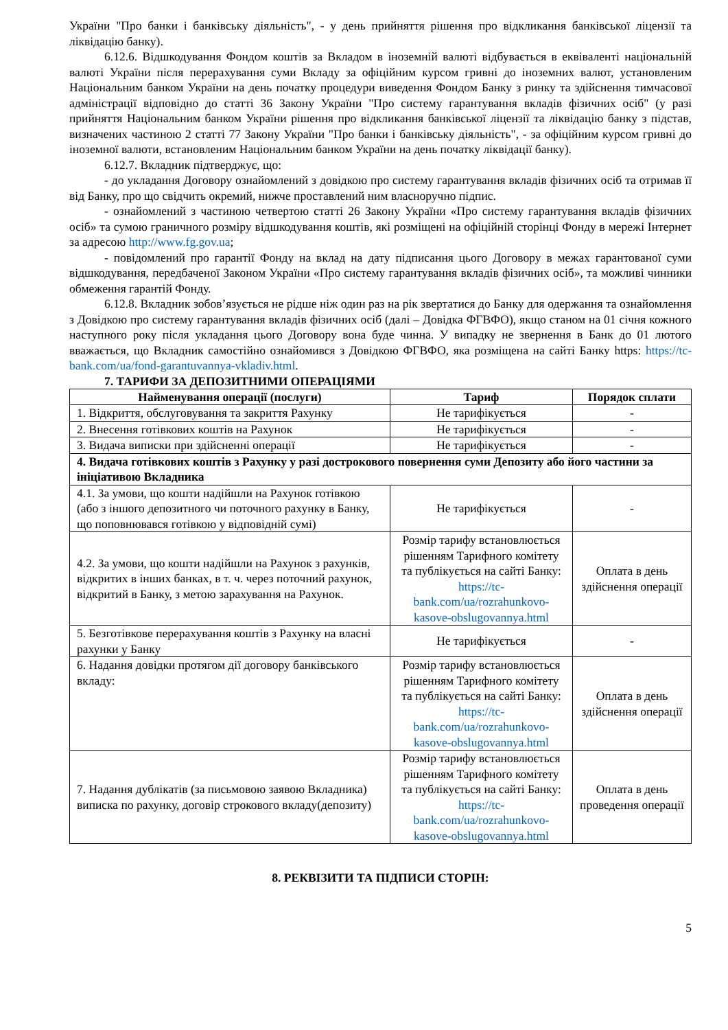України "Про банки і банківську діяльність", - у день прийняття рішення про відкликання банківської ліцензії та ліквідацію банку).
6.12.6. Відшкодування Фондом коштів за Вкладом в іноземній валюті відбувається в еквіваленті національній валюті України після перерахування суми Вкладу за офіційним курсом гривні до іноземних валют, установленим Національним банком України на день початку процедури виведення Фондом Банку з ринку та здійснення тимчасової адміністрації відповідно до статті 36 Закону України "Про систему гарантування вкладів фізичних осіб" (у разі прийняття Національним банком України рішення про відкликання банківської ліцензії та ліквідацію банку з підстав, визначених частиною 2 статті 77 Закону України "Про банки і банківську діяльність", - за офіційним курсом гривні до іноземної валюти, встановленим Національним банком України на день початку ліквідації банку).
6.12.7. Вкладник підтверджує, що:
- до укладання Договору ознайомлений з довідкою про систему гарантування вкладів фізичних осіб та отримав її від Банку, про що свідчить окремий, нижче проставлений ним власноручно підпис.
- ознайомлений з частиною четвертою статті 26 Закону України «Про систему гарантування вкладів фізичних осіб» та сумою граничного розміру відшкодування коштів, які розміщені на офіційній сторінці Фонду в мережі Інтернет за адресою http://www.fg.gov.ua;
- повідомлений про гарантії Фонду на вклад на дату підписання цього Договору в межах гарантованої суми відшкодування, передбаченої Законом України «Про систему гарантування вкладів фізичних осіб», та можливі чинники обмеження гарантій Фонду.
6.12.8. Вкладник зобов’язується не рідше ніж один раз на рік звертатися до Банку для одержання та ознайомлення з Довідкою про систему гарантування вкладів фізичних осіб (далі – Довідка ФГВФО), якщо станом на 01 січня кожного наступного року після укладання цього Договору вона буде чинна. У випадку не звернення в Банк до 01 лютого вважається, що Вкладник самостійно ознайомився з Довідкою ФГВФО, яка розміщена на сайті Банку https: https://tc-bank.com/ua/fond-garantuvannya-vkladiv.html.
7. ТАРИФИ ЗА ДЕПОЗИТНИМИ ОПЕРАЦІЯМИ
| Найменування операції (послуги) | Тариф | Порядок сплати |
| --- | --- | --- |
| 1. Відкриття, обслуговування та закриття Рахунку | Не тарифікується | - |
| 2. Внесення готівкових коштів на Рахунок | Не тарифікується | - |
| 3. Видача виписки при здійсненні операції | Не тарифікується | - |
| 4. Видача готівкових коштів з Рахунку у разі дострокового повернення суми Депозиту або його частини за ініціативою Вкладника | | |
| 4.1. За умови, що кошти надійшли на Рахунок готівкою (або з іншого депозитного чи поточного рахунку в Банку, що поповнювався готівкою у відповідній сумі) | Не тарифікується | - |
| 4.2. За умови, що кошти надійшли на Рахунок з рахунків, відкритих в інших банках, в т. ч. через поточний рахунок, відкритий в Банку, з метою зарахування на Рахунок. | Розмір тарифу встановлюється рішенням Тарифного комітету та публікується на сайті Банку: https://tc-bank.com/ua/rozrahunkovo-kasove-obslugovannya.html | Оплата в день здійснення операції |
| 5. Безготівкове перерахування коштів з Рахунку на власні рахунки у Банку | Не тарифікується | - |
| 6. Надання довідки протягом дії договору банківського вкладу: | Розмір тарифу встановлюється рішенням Тарифного комітету та публікується на сайті Банку: https://tc-bank.com/ua/rozrahunkovo-kasove-obslugovannya.html | Оплата в день здійснення операції |
| 7. Надання дублікатів (за письмовою заявою Вкладника) виписка по рахунку, договір строкового вкладу(депозиту) | Розмір тарифу встановлюється рішенням Тарифного комітету та публікується на сайті Банку: https://tc-bank.com/ua/rozrahunkovo-kasove-obslugovannya.html | Оплата в день проведення операції |
8. РЕКВІЗИТИ ТА ПІДПИСИ СТОРІН:
5